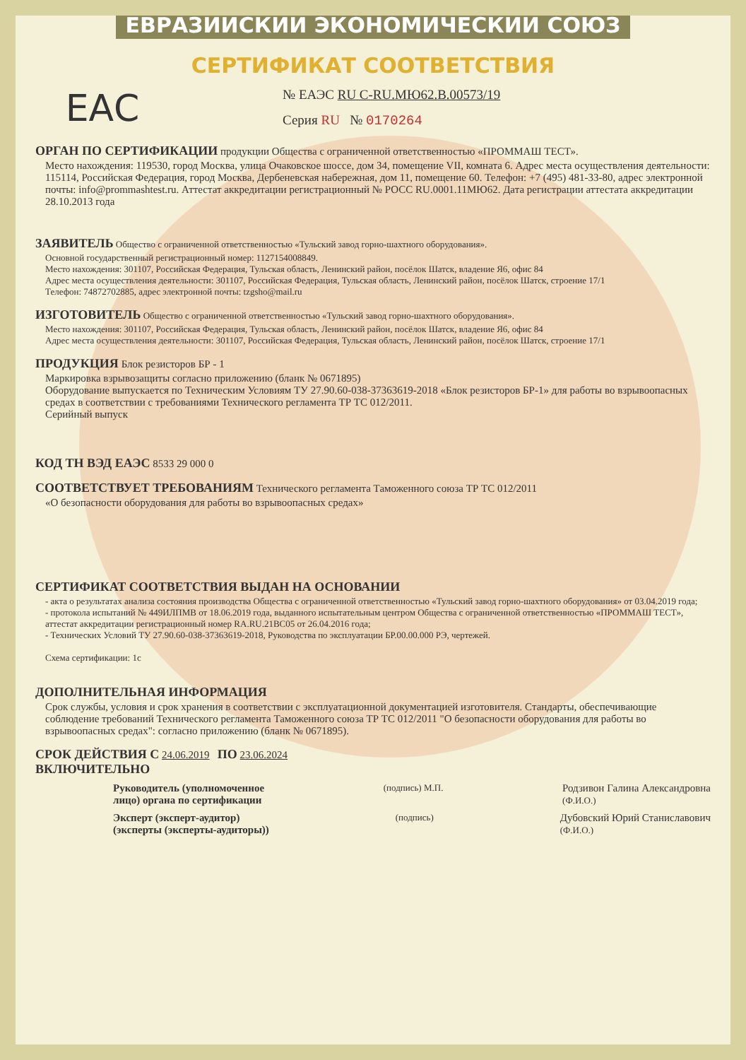ЕВРАЗИЙСКИЙ ЭКОНОМИЧЕСКИЙ СОЮЗ
СЕРТИФИКАТ СООТВЕТСТВИЯ
ЕАС
№ ЕАЭС RU C-RU.МЮ62.В.00573/19
Серия RU № 0170264
ОРГАН ПО СЕРТИФИКАЦИИ
продукции Общества с ограниченной ответственностью «ПРОММАШ ТЕСТ».
Место нахождения: 119530, город Москва, улица Очаковское шоссе, дом 34, помещение VII, комната 6. Адрес места осуществления деятельности: 115114, Российская Федерация, город Москва, Дербеневская набережная, дом 11, помещение 60. Телефон: +7 (495) 481-33-80, адрес электронной почты: info@prommashtest.ru. Аттестат аккредитации регистрационный № РОСС RU.0001.11МЮ62. Дата регистрации аттестата аккредитации 28.10.2013 года
ЗАЯВИТЕЛЬ
Общество с ограниченной ответственностью «Тульский завод горно-шахтного оборудования».
Основной государственный регистрационный номер: 1127154008849.
Место нахождения: 301107, Российская Федерация, Тульская область, Ленинский район, посёлок Шатск, владение Я6, офис 84
Адрес места осуществления деятельности: 301107, Российская Федерация, Тульская область, Ленинский район, посёлок Шатск, строение 17/1
Телефон: 74872702885, адрес электронной почты: tzgsho@mail.ru
ИЗГОТОВИТЕЛЬ
Общество с ограниченной ответственностью «Тульский завод горно-шахтного оборудования».
Место нахождения: 301107, Российская Федерация, Тульская область, Ленинский район, посёлок Шатск, владение Я6, офис 84
Адрес места осуществления деятельности: 301107, Российская Федерация, Тульская область, Ленинский район, посёлок Шатск, строение 17/1
ПРОДУКЦИЯ
Блок резисторов БР - 1
Маркировка взрывозащиты согласно приложению (бланк № 0671895)
Оборудование выпускается по Техническим Условиям ТУ 27.90.60-038-37363619-2018 «Блок резисторов БР-1» для работы во взрывоопасных средах в соответствии с требованиями Технического регламента ТР ТС 012/2011.
Серийный выпуск
КОД ТН ВЭД ЕАЭС
8533 29 000 0
СООТВЕТСТВУЕТ ТРЕБОВАНИЯМ
Технического регламента Таможенного союза ТР ТС 012/2011
«О безопасности оборудования для работы во взрывоопасных средах»
СЕРТИФИКАТ СООТВЕТСТВИЯ ВЫДАН НА ОСНОВАНИИ
- акта о результатах анализа состояния производства Общества с ограниченной ответственностью «Тульский завод горно-шахтного оборудования» от 03.04.2019 года;
- протокола испытаний № 449ИЛПМВ от 18.06.2019 года, выданного испытательным центром Общества с ограниченной ответственностью «ПРОММАШ ТЕСТ», аттестат аккредитации регистрационный номер RA.RU.21ВС05 от 26.04.2016 года;
- Технических Условий ТУ 27.90.60-038-37363619-2018, Руководства по эксплуатации БР.00.00.000 РЭ, чертежей.
Схема сертификации: 1с
ДОПОЛНИТЕЛЬНАЯ ИНФОРМАЦИЯ
Срок службы, условия и срок хранения в соответствии с эксплуатационной документацией изготовителя. Стандарты, обеспечивающие соблюдение требований Технического регламента Таможенного союза ТР ТС 012/2011 "О безопасности оборудования для работы во взрывоопасных средах": согласно приложению (бланк № 0671895).
СРОК ДЕЙСТВИЯ С
24.06.2019
ПО
23.06.2024
ВКЛЮЧИТЕЛЬНО
Руководитель (уполномоченное
лицо) органа по сертификации
(подпись) М.П.
Родзивон Галина Александровна
(Ф.И.О.)
Эксперт (эксперт-аудитор)
(эксперты (эксперты-аудиторы))
(подпись)
Дубовский Юрий Станиславович
(Ф.И.О.)